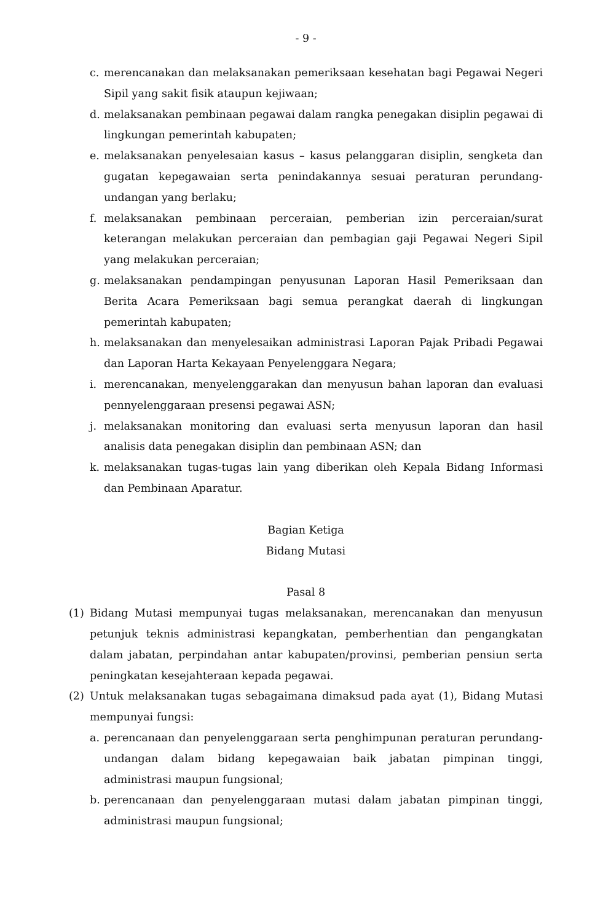- 9 -
c. merencanakan dan melaksanakan pemeriksaan kesehatan bagi Pegawai Negeri Sipil yang sakit fisik ataupun kejiwaan;
d. melaksanakan pembinaan pegawai dalam rangka penegakan disiplin pegawai di lingkungan pemerintah kabupaten;
e. melaksanakan penyelesaian kasus – kasus pelanggaran disiplin, sengketa dan gugatan kepegawaian serta penindakannya sesuai peraturan perundang-undangan yang berlaku;
f. melaksanakan pembinaan perceraian, pemberian izin perceraian/surat keterangan melakukan perceraian dan pembagian gaji Pegawai Negeri Sipil yang melakukan perceraian;
g. melaksanakan pendampingan penyusunan Laporan Hasil Pemeriksaan dan Berita Acara Pemeriksaan bagi semua perangkat daerah di lingkungan pemerintah kabupaten;
h. melaksanakan dan menyelesaikan administrasi Laporan Pajak Pribadi Pegawai dan Laporan Harta Kekayaan Penyelenggara Negara;
i. merencanakan, menyelenggarakan dan menyusun bahan laporan dan evaluasi pennyelenggaraan presensi pegawai ASN;
j. melaksanakan monitoring dan evaluasi serta menyusun laporan dan hasil analisis data penegakan disiplin dan pembinaan ASN; dan
k. melaksanakan tugas-tugas lain yang diberikan oleh Kepala Bidang Informasi dan Pembinaan Aparatur.
Bagian Ketiga
Bidang Mutasi
Pasal 8
(1) Bidang Mutasi mempunyai tugas melaksanakan, merencanakan dan menyusun petunjuk teknis administrasi kepangkatan, pemberhentian dan pengangkatan dalam jabatan, perpindahan antar kabupaten/provinsi, pemberian pensiun serta peningkatan kesejahteraan kepada pegawai.
(2) Untuk melaksanakan tugas sebagaimana dimaksud pada ayat (1), Bidang Mutasi mempunyai fungsi:
a. perencanaan dan penyelenggaraan serta penghimpunan peraturan perundang-undangan dalam bidang kepegawaian baik jabatan pimpinan tinggi, administrasi maupun fungsional;
b. perencanaan dan penyelenggaraan mutasi dalam jabatan pimpinan tinggi, administrasi maupun fungsional;